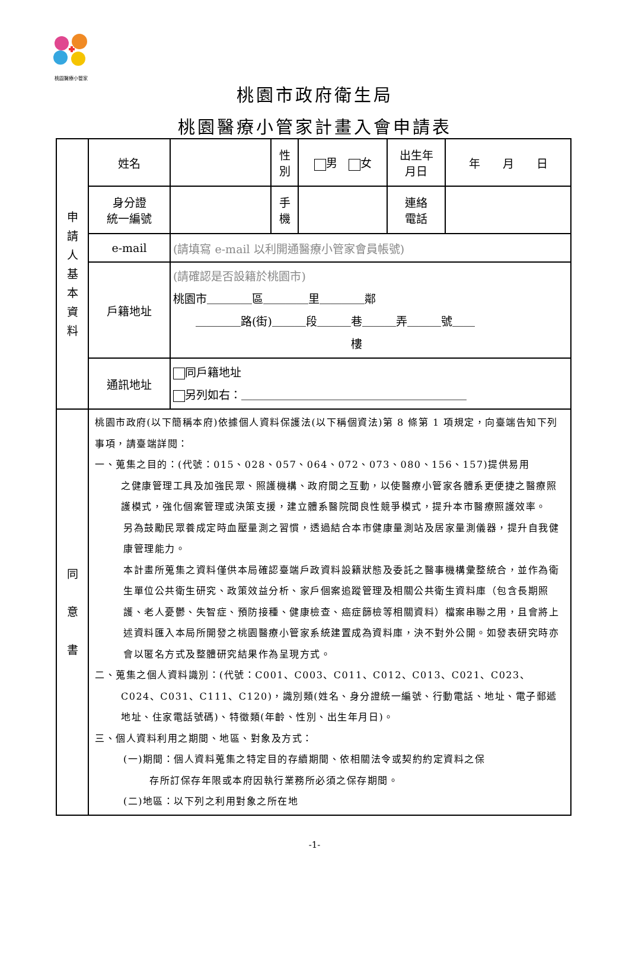桃園醫療小管家
桃園市政府衛生局
桃園醫療小管家計畫入會申請表
| 申 請 人 基 本 資 料 | 姓名 | | 性 別 | 男 女 | 出生年 月日 | 年 月 日 |
| | 身分證 統一編號 | | 手 機 | | 連絡 電話 | |
| | e-mail | (請填寫 e-mail 以利開通醫療小管家會員帳號) | | | | |
| | 戶籍地址 | (請確認是否設籍於桃園市) 桃園市＿＿＿＿區＿＿＿＿里＿＿＿＿鄰 ＿＿＿＿路(街)＿＿＿段＿＿＿巷＿＿＿弄＿＿＿號＿＿ 樓 | | | | |
| | 通訊地址 | 同戶籍地址 另列如右：＿＿＿＿＿＿＿＿＿＿＿＿＿＿＿＿＿＿＿＿ | | | | |
| 同 意 書 | 桃園市政府(以下簡稱本府)依據個人資料保護法(以下稱個資法)第 8 條第 1 項規定，向臺端告知下列事項，請臺端詳閱： 一、蒐集之目的：(代號：015、028、057、064、072、073、080、156、157)提供易用 之健康管理工具及加強民眾、照護機構、政府間之互動，以使醫療小管家各體系更便捷之醫療照護模式，強化個案管理或決策支援，建立體系醫院間良性競爭模式，提升本市醫療照護效率。 另為鼓勵民眾養成定時血壓量測之習慣，透過結合本市健康量測站及居家量測儀器，提升自我健康管理能力。 本計畫所蒐集之資料僅供本局確認臺端戶政資料設籍狀態及委託之醫事機構彙整統合，並作為衛生單位公共衛生研究、政策效益分析、家戶個案追蹤管理及相關公共衛生資料庫（包含長期照護、老人憂鬱、失智症、預防接種、健康檢查、癌症篩檢等相關資料）檔案串聯之用，且會將上述資料匯入本局所開發之桃園醫療小管家系統建置成為資料庫，決不對外公開。如發表研究時亦會以匿名方式及整體研究結果作為呈現方式。 二、蒐集之個人資料識別：(代號：C001、C003、C011、C012、C013、C021、C023、 C024、C031、C111、C120)，識別類(姓名、身分證統一編號、行動電話、地址、電子郵遞地址、住家電話號碼)、特徵類(年齡、性別、出生年月日)。 三、個人資料利用之期間、地區、對象及方式： (一)期間：個人資料蒐集之特定目的存續期間、依相關法令或契約約定資料之保 存所訂保存年限或本府因執行業務所必須之保存期間。 (二)地區：以下列之利用對象之所在地 | | | | | |
-1-